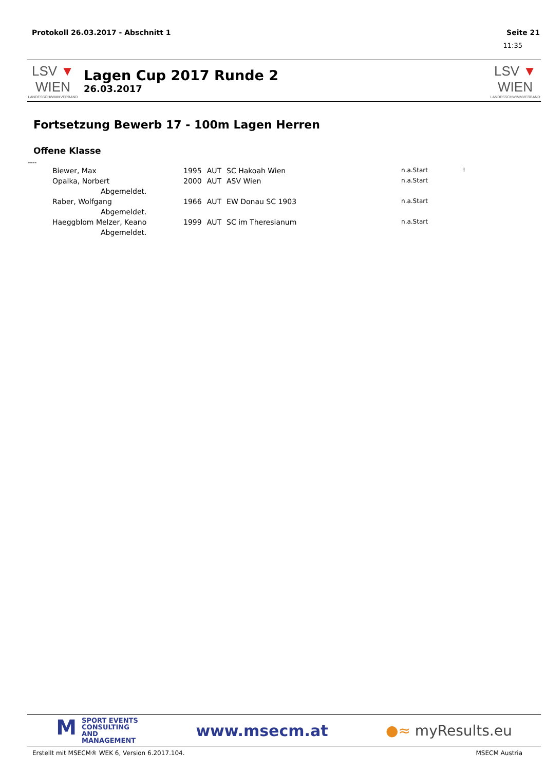Protokoll 26.03.2017 - Abschnitt 1 Seite 21
11:35
LSV ▼ WIEN
LANDESSCHWIMMVERBAND
Lagen Cup 2017 Runde 2
26.03.2017
LSV ▼ WIEN
LANDESSCHWIMMVERBAND
Fortsetzung Bewerb 17 - 100m Lagen Herren
Offene Klasse
----
| Biewer, Max | 1995 | AUT | SC Hakoah Wien | n.a.Start | ! |
| Opalka, Norbert | 2000 | AUT | ASV Wien | n.a.Start | |
| Abgemeldet. | | | | | |
| Raber, Wolfgang | 1966 | AUT | EW Donau SC 1903 | n.a.Start | |
| Abgemeldet. | | | | | |
| Haeggblom Melzer, Keano | 1999 | AUT | SC im Theresianum | n.a.Start | |
| Abgemeldet. | | | | | |
MSPORT EVENTS
CONSULTING AND
MANAGEMENT
www.msecm.at ●≈ myResults.eu
Erstellt mit MSECM® WEK 6, Version 6.2017.104. MSECM Austria